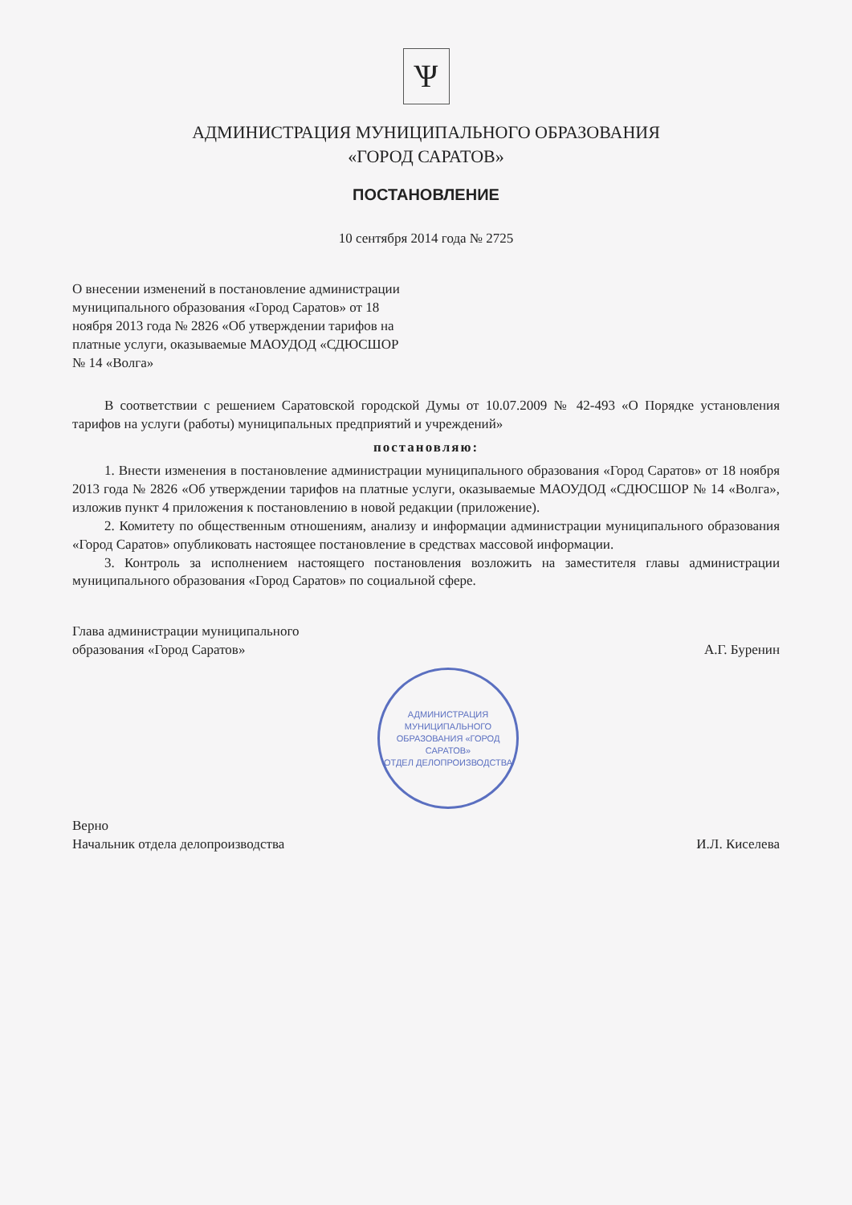Ѱ
АДМИНИСТРАЦИЯ МУНИЦИПАЛЬНОГО ОБРАЗОВАНИЯ
«ГОРОД САРАТОВ»
ПОСТАНОВЛЕНИЕ
10 сентября 2014 года № 2725
О внесении изменений в постановление администрации муниципального образования «Город Саратов» от 18 ноября 2013 года № 2826 «Об утверждении тарифов на платные услуги, оказываемые МАОУДОД «СДЮСШОР № 14 «Волга»
В соответствии с решением Саратовской городской Думы от 10.07.2009 № 42-493 «О Порядке установления тарифов на услуги (работы) муниципальных предприятий и учреждений»
постановляю:
1. Внести изменения в постановление администрации муниципального образования «Город Саратов» от 18 ноября 2013 года № 2826 «Об утверждении тарифов на платные услуги, оказываемые МАОУДОД «СДЮСШОР № 14 «Волга», изложив пункт 4 приложения к постановлению в новой редакции (приложение).
2. Комитету по общественным отношениям, анализу и информации администрации муниципального образования «Город Саратов» опубликовать настоящее постановление в средствах массовой информации.
3. Контроль за исполнением настоящего постановления возложить на заместителя главы администрации муниципального образования «Город Саратов» по социальной сфере.
Глава администрации муниципального
образования «Город Саратов»
А.Г. Буренин
АДМИНИСТРАЦИЯ МУНИЦИПАЛЬНОГО ОБРАЗОВАНИЯ «ГОРОД САРАТОВ»
ОТДЕЛ ДЕЛОПРОИЗВОДСТВА
Верно
Начальник отдела делопроизводства
И.Л. Киселева